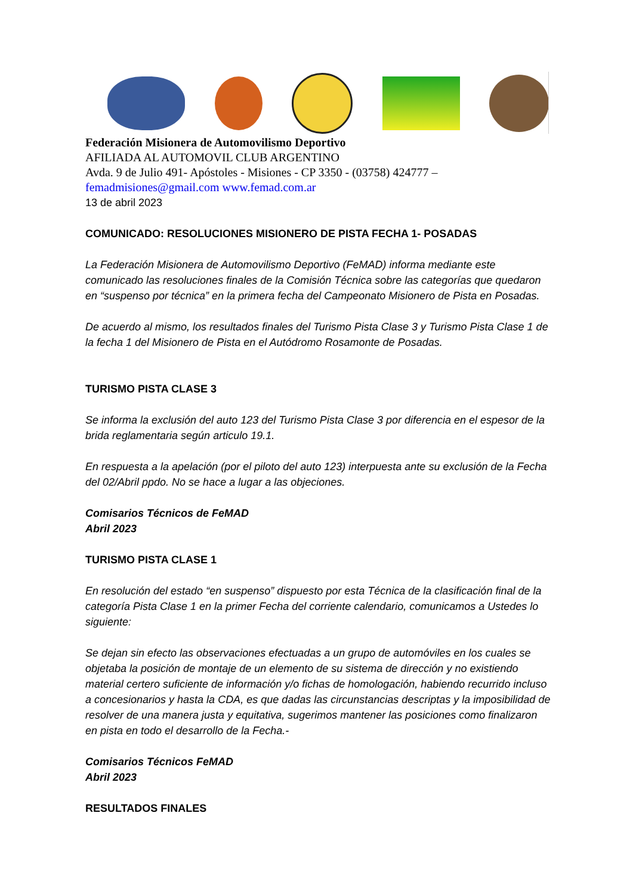Federación Misionera de Automovilismo Deportivo
AFILIADA AL AUTOMOVIL CLUB ARGENTINO
Avda. 9 de Julio 491- Apóstoles - Misiones - CP 3350 - (03758) 424777 –
femadmisiones@gmail.com www.femad.com.ar
13 de abril 2023
COMUNICADO: RESOLUCIONES MISIONERO DE PISTA FECHA 1- POSADAS
La Federación Misionera de Automovilismo Deportivo (FeMAD) informa mediante este comunicado las resoluciones finales de la Comisión Técnica sobre las categorías que quedaron en “suspenso por técnica” en la primera fecha del Campeonato Misionero de Pista en Posadas.
De acuerdo al mismo, los resultados finales del Turismo Pista Clase 3 y Turismo Pista Clase 1 de la fecha 1 del Misionero de Pista en el Autódromo Rosamonte de Posadas.
TURISMO PISTA CLASE 3
Se informa la exclusión del auto 123 del Turismo Pista Clase 3 por diferencia en el espesor de la brida reglamentaria según articulo 19.1.
En respuesta a la apelación (por el piloto del auto 123) interpuesta ante su exclusión de la Fecha del 02/Abril ppdo. No se hace a lugar a las objeciones.
Comisarios Técnicos de FeMAD
Abril 2023
TURISMO PISTA CLASE 1
En resolución del estado “en suspenso” dispuesto por esta Técnica de la clasificación final de la categoría Pista Clase 1 en la primer Fecha del corriente calendario, comunicamos a Ustedes lo siguiente:
Se dejan sin efecto las observaciones efectuadas a un grupo de automóviles en los cuales se objetaba la posición de montaje de un elemento de su sistema de dirección y no existiendo material certero suficiente de información y/o fichas de homologación, habiendo recurrido incluso a concesionarios y hasta la CDA, es que dadas las circunstancias descriptas y la imposibilidad de resolver de una manera justa y equitativa, sugerimos mantener las posiciones como finalizaron en pista en todo el desarrollo de la Fecha.-
Comisarios Técnicos FeMAD
Abril 2023
RESULTADOS FINALES